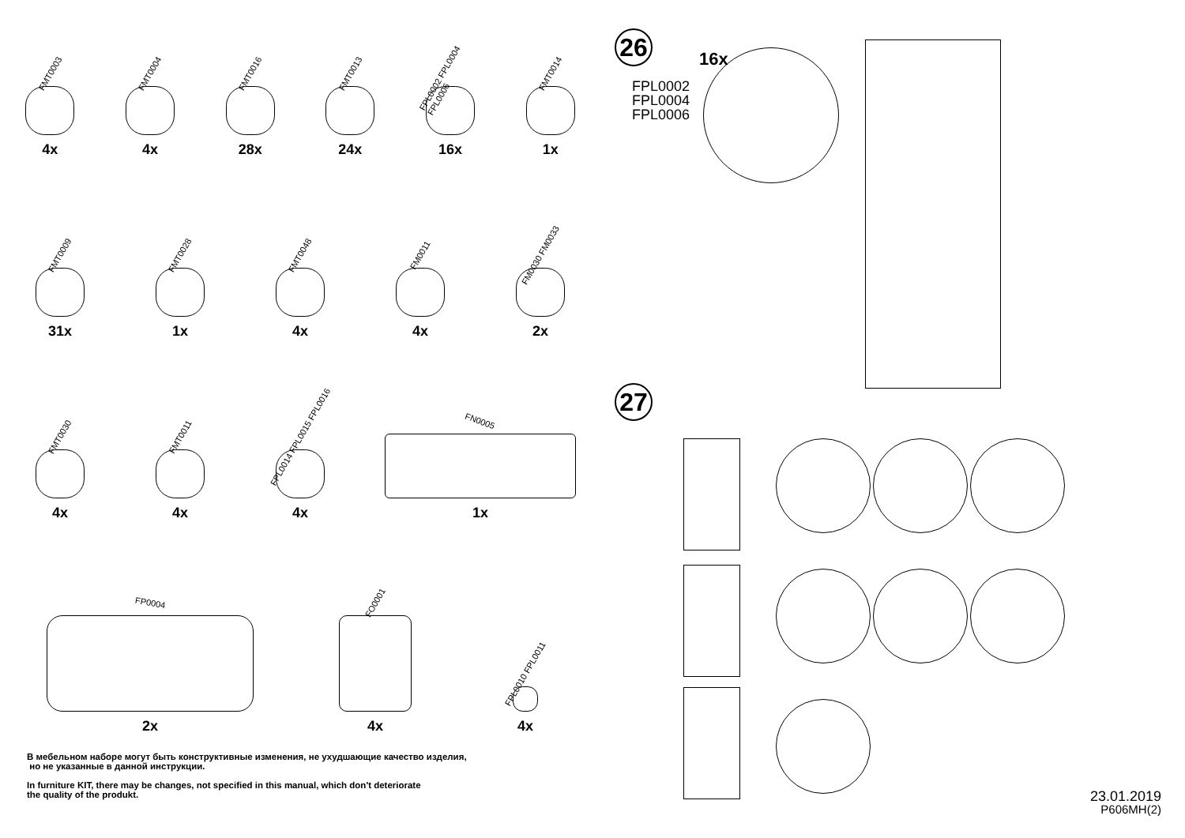FMT0003
4x
FMT0004
4x
FMT0016
28x
FMT0013
24x
FPL0002 FPL0004 FPL0006
16x
FMT0014
1x
FMT0009
31x
FMT0028
1x
FMT0048
4x
FM0011
4x
FM0030 FM0033
2x
FMT0030
4x
FMT0011
4x
FPL0014 FPL0015 FPL0016
4x
FN0005
1x
FP0004
2x
FO0001
4x
FPL0010 FPL0011
4x
В мебельном наборе могут быть конструктивные изменения, не ухудшающие качество изделия,
но не указанные в данной инструкции.
In furniture KIT, there may be changes, not specified in this manual, which don't deteriorate
the quality of the produkt.
26
16x
FPL0002
FPL0004
FPL0006
27
23.01.2019
P606MH(2)